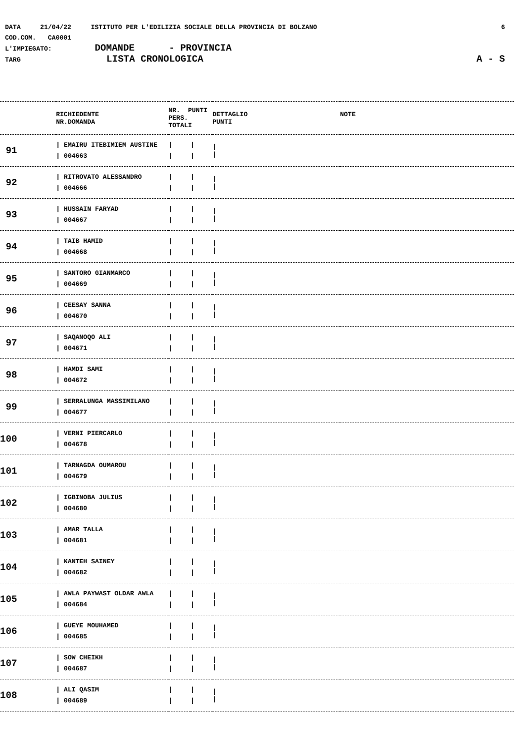DATA 21/04/22 ISTITUTO PER L'EDILIZIA SOCIALE DELLA PROVINCIA DI BOLZANO 6
COD.COM. CA0001
L'IMPIEGATO: DOMANDE - PROVINCIA
TARG LISTA CRONOLOGICA A - S
| | RICHIEDENTE NR.DOMANDA | NR. PUNTI PERS. TOTALI | | DETTAGLIO PUNTI | NOTE |
| --- | --- | --- | --- | --- | --- |
| 91 | / EMAIRU ITEBIMIEM AUSTINE / 004663 | / / | / / | / / | |
| 92 | / RITROVATO ALESSANDRO / 004666 | / / | / / | / / | |
| 93 | / HUSSAIN FARYAD / 004667 | / / | / / | / / | |
| 94 | / TAIB HAMID / 004668 | / / | / / | / / | |
| 95 | / SANTORO GIANMARCO / 004669 | / / | / / | / / | |
| 96 | / CEESAY SANNA / 004670 | / / | / / | / / | |
| 97 | / SAQANOQO ALI / 004671 | / / | / / | / / | |
| 98 | / HAMDI SAMI / 004672 | / / | / / | / / | |
| 99 | / SERRALUNGA MASSIMILANO / 004677 | / / | / / | / / | |
| 100 | / VERNI PIERCARLO / 004678 | / / | / / | / / | |
| 101 | / TARNAGDA OUMAROU / 004679 | / / | / / | / / | |
| 102 | / IGBINOBA JULIUS / 004680 | / / | / / | / / | |
| 103 | / AMAR TALLA / 004681 | / / | / / | / / | |
| 104 | / KANTEH SAINEY / 004682 | / / | / / | / / | |
| 105 | / AWLA PAYWAST OLDAR AWLA / 004684 | / / | / / | / / | |
| 106 | / GUEYE MOUHAMED / 004685 | / / | / / | / / | |
| 107 | / SOW CHEIKH / 004687 | / / | / / | / / | |
| 108 | / ALI QASIM / 004689 | / / | / / | / / | |